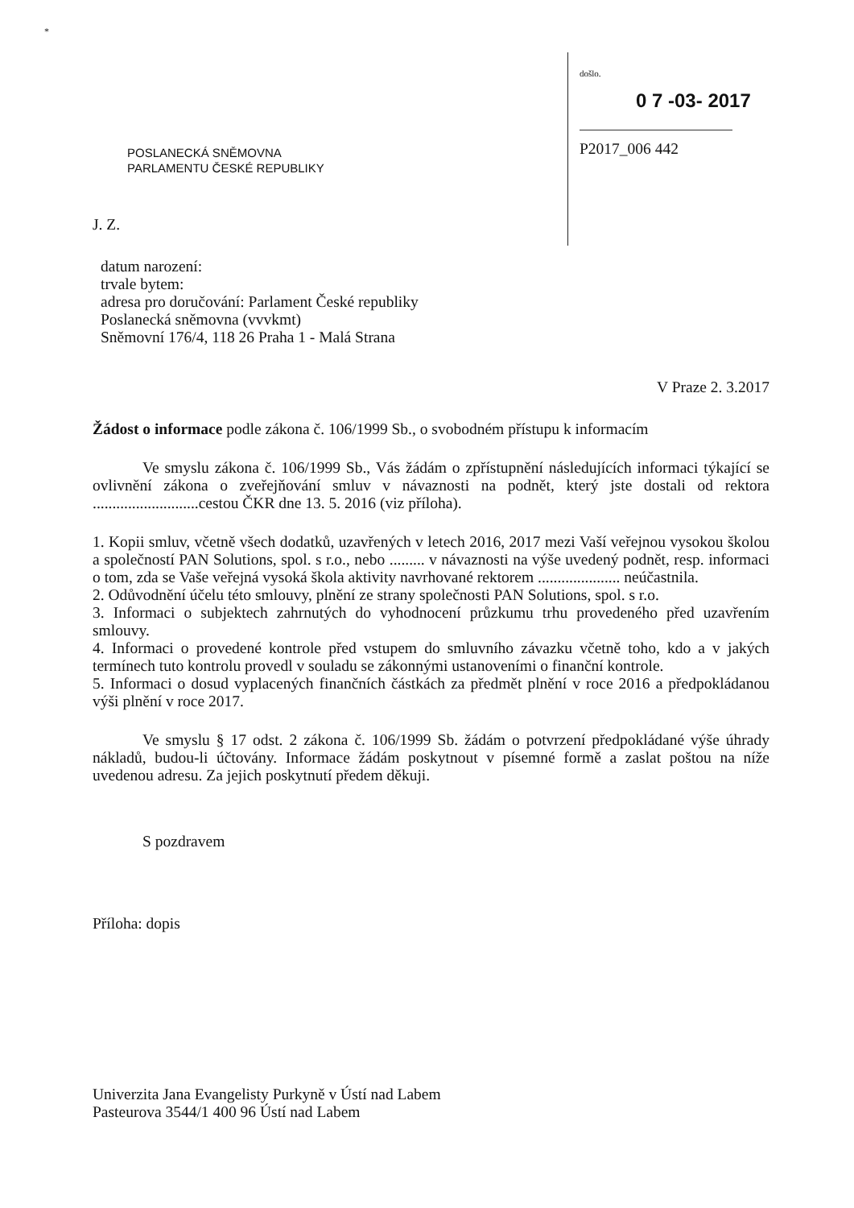*
došlo.
0 7 -03- 2017
P2017_006 442
POSLANECKÁ SNĚMOVNA
PARLAMENTU ČESKÉ REPUBLIKY
J. Z.
datum narození:
trvale bytem:
adresa pro doručování: Parlament České republiky
Poslanecká sněmovna (vvvkmt)
Sněmovní 176/4, 118 26 Praha 1 - Malá Strana
V Praze 2. 3.2017
Žádost o informace podle zákona č. 106/1999 Sb., o svobodném přístupu k informacím
Ve smyslu zákona č. 106/1999 Sb., Vás žádám o zpřístupnění následujících informaci týkající se ovlivnění zákona o zveřejňování smluv v návaznosti na podnět, který jste dostali od rektora ...........................cestou ČKR dne 13. 5. 2016 (viz příloha).
1. Kopii smluv, včetně všech dodatků, uzavřených v letech 2016, 2017 mezi Vaší veřejnou vysokou školou a společností PAN Solutions, spol. s r.o., nebo ......... v návaznosti na výše uvedený podnět, resp. informaci o tom, zda se Vaše veřejná vysoká škola aktivity navrhované rektorem ..................... neúčastnila.
2. Odůvodnění účelu této smlouvy, plnění ze strany společnosti PAN Solutions, spol. s r.o.
3. Informaci o subjektech zahrnutých do vyhodnocení průzkumu trhu provedeného před uzavřením smlouvy.
4. Informaci o provedené kontrole před vstupem do smluvního závazku včetně toho, kdo a v jakých termínech tuto kontrolu provedl v souladu se zákonnými ustanoveními o finanční kontrole.
5. Informaci o dosud vyplacených finančních částkách za předmět plnění v roce 2016 a předpokládanou výši plnění v roce 2017.
Ve smyslu § 17 odst. 2 zákona č. 106/1999 Sb. žádám o potvrzení předpokládané výše úhrady nákladů, budou-li účtovány. Informace žádám poskytnout v písemné formě a zaslat poštou na níže uvedenou adresu. Za jejich poskytnutí předem děkuji.
S pozdravem
Příloha: dopis
Univerzita Jana Evangelisty Purkyně v Ústí nad Labem
Pasteurova 3544/1 400 96 Ústí nad Labem